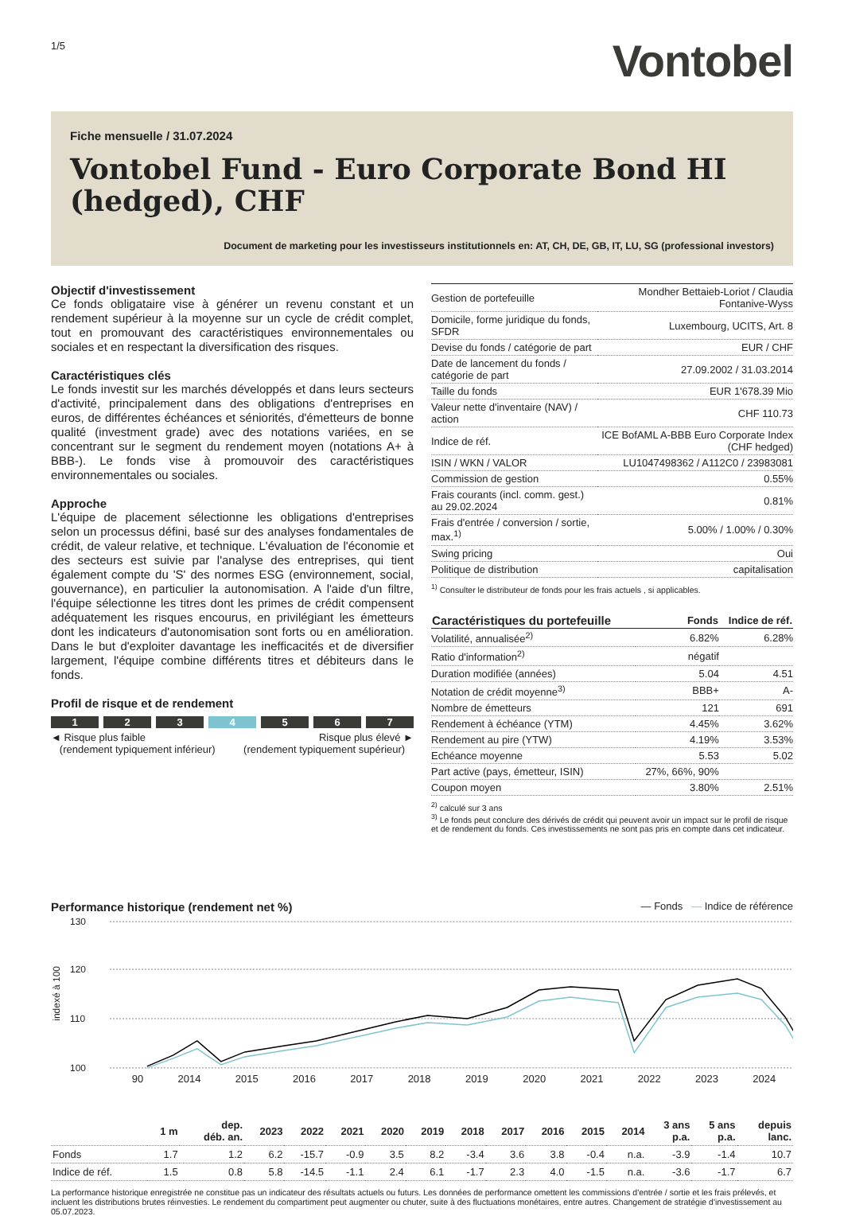1/5
Vontobel
Fiche mensuelle / 31.07.2024
Vontobel Fund - Euro Corporate Bond HI (hedged), CHF
Document de marketing pour les investisseurs institutionnels en: AT, CH, DE, GB, IT, LU, SG (professional investors)
Objectif d'investissement
Ce fonds obligataire vise à générer un revenu constant et un rendement supérieur à la moyenne sur un cycle de crédit complet, tout en promouvant des caractéristiques environnementales ou sociales et en respectant la diversification des risques.
Caractéristiques clés
Le fonds investit sur les marchés développés et dans leurs secteurs d'activité, principalement dans des obligations d'entreprises en euros, de différentes échéances et séniorités, d'émetteurs de bonne qualité (investment grade) avec des notations variées, en se concentrant sur le segment du rendement moyen (notations A+ à BBB-). Le fonds vise à promouvoir des caractéristiques environnementales ou sociales.
Approche
L'équipe de placement sélectionne les obligations d'entreprises selon un processus défini, basé sur des analyses fondamentales de crédit, de valeur relative, et technique. L'évaluation de l'économie et des secteurs est suivie par l'analyse des entreprises, qui tient également compte du 'S' des normes ESG (environnement, social, gouvernance), en particulier la autonomisation. A l'aide d'un filtre, l'équipe sélectionne les titres dont les primes de crédit compensent adéquatement les risques encourus, en privilégiant les émetteurs dont les indicateurs d'autonomisation sont forts ou en amélioration. Dans le but d'exploiter davantage les inefficacités et de diversifier largement, l'équipe combine différents titres et débiteurs dans le fonds.
Profil de risque et de rendement
1 2 3 4 5 6 7
◄ Risque plus faible
(rendement typiquement inférieur)
Risque plus élevé ►
(rendement typiquement supérieur)
| Gestion de portefeuille | Mondher Bettaieb-Loriot / Claudia Fontanive-Wyss |
| Domicile, forme juridique du fonds, SFDR | Luxembourg, UCITS, Art. 8 |
| Devise du fonds / catégorie de part | EUR / CHF |
| Date de lancement du fonds / catégorie de part | 27.09.2002 / 31.03.2014 |
| Taille du fonds | EUR 1'678.39 Mio |
| Valeur nette d'inventaire (NAV) / action | CHF 110.73 |
| Indice de réf. | ICE BofAML A-BBB Euro Corporate Index (CHF hedged) |
| ISIN / WKN / VALOR | LU1047498362 / A112C0 / 23983081 |
| Commission de gestion | 0.55% |
| Frais courants (incl. comm. gest.) au 29.02.2024 | 0.81% |
| Frais d'entrée / conversion / sortie, max.<sup>1)</sup> | 5.00% / 1.00% / 0.30% |
| Swing pricing | Oui |
| Politique de distribution | capitalisation |
<sup>1)</sup> Consulter le distributeur de fonds pour les frais actuels , si applicables.
| Caractéristiques du portefeuille | Fonds | Indice de réf. |
| --- | --- | --- |
| Volatilité, annualisée<sup>2)</sup> | 6.82% | 6.28% |
| Ratio d'information<sup>2)</sup> | négatif | |
| Duration modifiée (années) | 5.04 | 4.51 |
| Notation de crédit moyenne<sup>3)</sup> | BBB+ | A- |
| Nombre de émetteurs | 121 | 691 |
| Rendement à échéance (YTM) | 4.45% | 3.62% |
| Rendement au pire (YTW) | 4.19% | 3.53% |
| Echéance moyenne | 5.53 | 5.02 |
| Part active (pays, émetteur, ISIN) | 27%, 66%, 90% | |
| Coupon moyen | 3.80% | 2.51% |
<sup>2)</sup> calculé sur 3 ans
<sup>3)</sup> Le fonds peut conclure des dérivés de crédit qui peuvent avoir un impact sur le profil de risque et de rendement du fonds. Ces investissements ne sont pas pris en compte dans cet indicateur.
Performance historique (rendement net %)
— Fonds — Indice de référence
indexé à 100
130
120
110
100
90 2014 2015 2016 2017 2018 2019 2020 2021 2022 2023 2024
| | 1 m | dep. déb. an. | 2023 | 2022 | 2021 | 2020 | 2019 | 2018 | 2017 | 2016 | 2015 | 2014 | 3 ans p.a. | 5 ans p.a. | depuis lanc. |
| --- | --- | --- | --- | --- | --- | --- | --- | --- | --- | --- | --- | --- | --- | --- | --- |
| Fonds | 1.7 | 1.2 | 6.2 | -15.7 | -0.9 | 3.5 | 8.2 | -3.4 | 3.6 | 3.8 | -0.4 | n.a. | -3.9 | -1.4 | 10.7 |
| Indice de réf. | 1.5 | 0.8 | 5.8 | -14.5 | -1.1 | 2.4 | 6.1 | -1.7 | 2.3 | 4.0 | -1.5 | n.a. | -3.6 | -1.7 | 6.7 |
La performance historique enregistrée ne constitue pas un indicateur des résultats actuels ou futurs. Les données de performance omettent les commissions d'entrée / sortie et les frais prélevés, et incluent les distributions brutes réinvesties. Le rendement du compartiment peut augmenter ou chuter, suite à des fluctuations monétaires, entre autres. Changement de stratégie d'investissement au 05.07.2023.